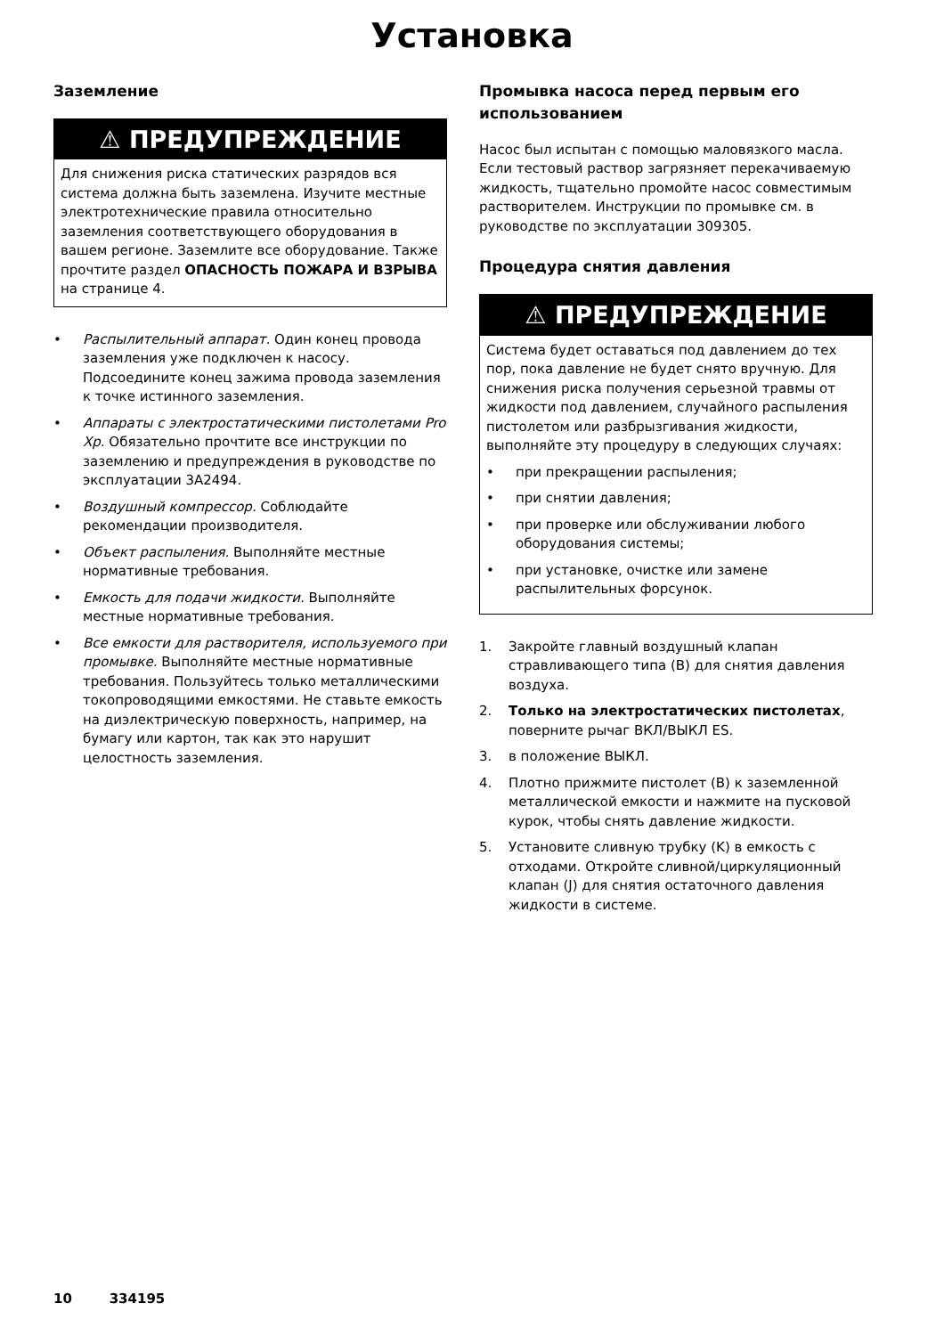Установка
Заземление
⚠ ПРЕДУПРЕЖДЕНИЕ
Для снижения риска статических разрядов вся система должна быть заземлена. Изучите местные электротехнические правила относительно заземления соответствующего оборудования в вашем регионе. Заземлите все оборудование. Также прочтите раздел ОПАСНОСТЬ ПОЖАРА И ВЗРЫВА на странице 4.
• Распылительный аппарат. Один конец провода заземления уже подключен к насосу. Подсоедините конец зажима провода заземления к точке истинного заземления.
• Аппараты с электростатическими пистолетами Pro Xp. Обязательно прочтите все инструкции по заземлению и предупреждения в руководстве по эксплуатации 3A2494.
• Воздушный компрессор. Соблюдайте рекомендации производителя.
• Объект распыления. Выполняйте местные нормативные требования.
• Емкость для подачи жидкости. Выполняйте местные нормативные требования.
• Все емкости для растворителя, используемого при промывке. Выполняйте местные нормативные требования. Пользуйтесь только металлическими токопроводящими емкостями. Не ставьте емкость на диэлектрическую поверхность, например, на бумагу или картон, так как это нарушит целостность заземления.
Промывка насоса перед первым его использованием
Насос был испытан с помощью маловязкого масла. Если тестовый раствор загрязняет перекачиваемую жидкость, тщательно промойте насос совместимым растворителем. Инструкции по промывке см. в руководстве по эксплуатации 309305.
Процедура снятия давления
⚠ ПРЕДУПРЕЖДЕНИЕ
Система будет оставаться под давлением до тех пор, пока давление не будет снято вручную. Для снижения риска получения серьезной травмы от жидкости под давлением, случайного распыления пистолетом или разбрызгивания жидкости, выполняйте эту процедуру в следующих случаях:
• при прекращении распыления;
• при снятии давления;
• при проверке или обслуживании любого оборудования системы;
• при установке, очистке или замене распылительных форсунок.
1. Закройте главный воздушный клапан стравливающего типа (B) для снятия давления воздуха.
2. Только на электростатических пистолетах, поверните рычаг ВКЛ/ВЫКЛ ES.
3. в положение ВЫКЛ.
4. Плотно прижмите пистолет (B) к заземленной металлической емкости и нажмите на пусковой курок, чтобы снять давление жидкости.
5. Установите сливную трубку (K) в емкость с отходами. Откройте сливной/циркуляционный клапан (J) для снятия остаточного давления жидкости в системе.
10 334195